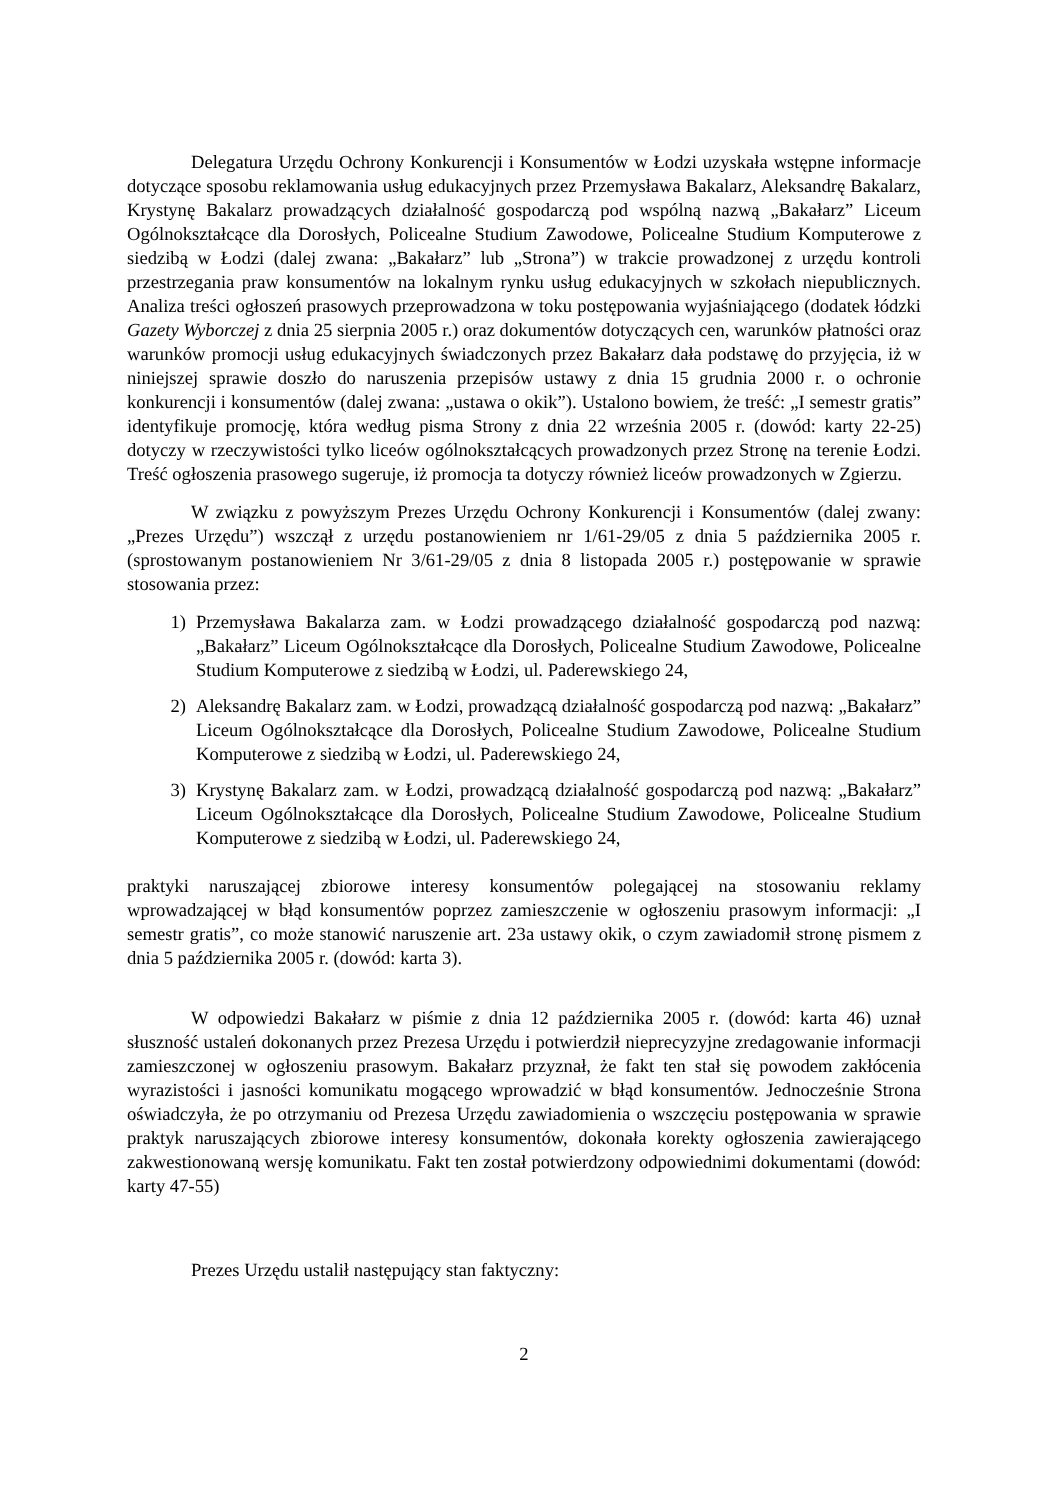Delegatura Urzędu Ochrony Konkurencji i Konsumentów w Łodzi uzyskała wstępne informacje dotyczące sposobu reklamowania usług edukacyjnych przez Przemysława Bakalarz, Aleksandrę Bakalarz, Krystynę Bakalarz prowadzących działalność gospodarczą pod wspólną nazwą „Bakałarz” Liceum Ogólnokształcące dla Dorosłych, Policealne Studium Zawodowe, Policealne Studium Komputerowe z siedzibą w Łodzi (dalej zwana: „Bakałarz” lub „Strona”) w trakcie prowadzonej z urzędu kontroli przestrzegania praw konsumentów na lokalnym rynku usług edukacyjnych w szkołach niepublicznych. Analiza treści ogłoszeń prasowych przeprowadzona w toku postępowania wyjaśniającego (dodatek łódzki Gazety Wyborczej z dnia 25 sierpnia 2005 r.) oraz dokumentów dotyczących cen, warunków płatności oraz warunków promocji usług edukacyjnych świadczonych przez Bakałarz dała podstawę do przyjęcia, iż w niniejszej sprawie doszło do naruszenia przepisów ustawy z dnia 15 grudnia 2000 r. o ochronie konkurencji i konsumentów (dalej zwana: „ustawa o okik”). Ustalono bowiem, że treść: „I semestr gratis” identyfikuje promocję, która według pisma Strony z dnia 22 września 2005 r. (dowód: karty 22-25) dotyczy w rzeczywistości tylko liceów ogólnokształcących prowadzonych przez Stronę na terenie Łodzi. Treść ogłoszenia prasowego sugeruje, iż promocja ta dotyczy również liceów prowadzonych w Zgierzu.
W związku z powyższym Prezes Urzędu Ochrony Konkurencji i Konsumentów (dalej zwany: „Prezes Urzędu”) wszczął z urzędu postanowieniem nr 1/61-29/05 z dnia 5 października 2005 r. (sprostowanym postanowieniem Nr 3/61-29/05 z dnia 8 listopada 2005 r.) postępowanie w sprawie stosowania przez:
1) Przemysława Bakalarza zam. w Łodzi prowadzącego działalność gospodarczą pod nazwą: „Bakałarz” Liceum Ogólnokształcące dla Dorosłych, Policealne Studium Zawodowe, Policealne Studium Komputerowe z siedzibą w Łodzi, ul. Paderewskiego 24,
2) Aleksandrę Bakalarz zam. w Łodzi, prowadzącą działalność gospodarczą pod nazwą: „Bakałarz” Liceum Ogólnokształcące dla Dorosłych, Policealne Studium Zawodowe, Policealne Studium Komputerowe z siedzibą w Łodzi, ul. Paderewskiego 24,
3) Krystynę Bakalarz zam. w Łodzi, prowadzącą działalność gospodarczą pod nazwą: „Bakałarz” Liceum Ogólnokształcące dla Dorosłych, Policealne Studium Zawodowe, Policealne Studium Komputerowe z siedzibą w Łodzi, ul. Paderewskiego 24,
praktyki naruszającej zbiorowe interesy konsumentów polegającej na stosowaniu reklamy wprowadzającej w błąd konsumentów poprzez zamieszczenie w ogłoszeniu prasowym informacji: „I semestr gratis”, co może stanowić naruszenie art. 23a ustawy okik, o czym zawiadomił stronę pismem z dnia 5 października 2005 r. (dowód: karta 3).
W odpowiedzi Bakałarz w piśmie z dnia 12 października 2005 r. (dowód: karta 46) uznał słuszność ustaleń dokonanych przez Prezesa Urzędu i potwierdził nieprecyzyjne zredagowanie informacji zamieszczonej w ogłoszeniu prasowym. Bakałarz przyznał, że fakt ten stał się powodem zakłócenia wyrazistości i jasności komunikatu mogącego wprowadzić w błąd konsumentów. Jednocześnie Strona oświadczyła, że po otrzymaniu od Prezesa Urzędu zawiadomienia o wszczęciu postępowania w sprawie praktyk naruszających zbiorowe interesy konsumentów, dokonała korekty ogłoszenia zawierającego zakwestionowaną wersję komunikatu. Fakt ten został potwierdzony odpowiednimi dokumentami (dowód: karty 47-55)
Prezes Urzędu ustalił następujący stan faktyczny:
2